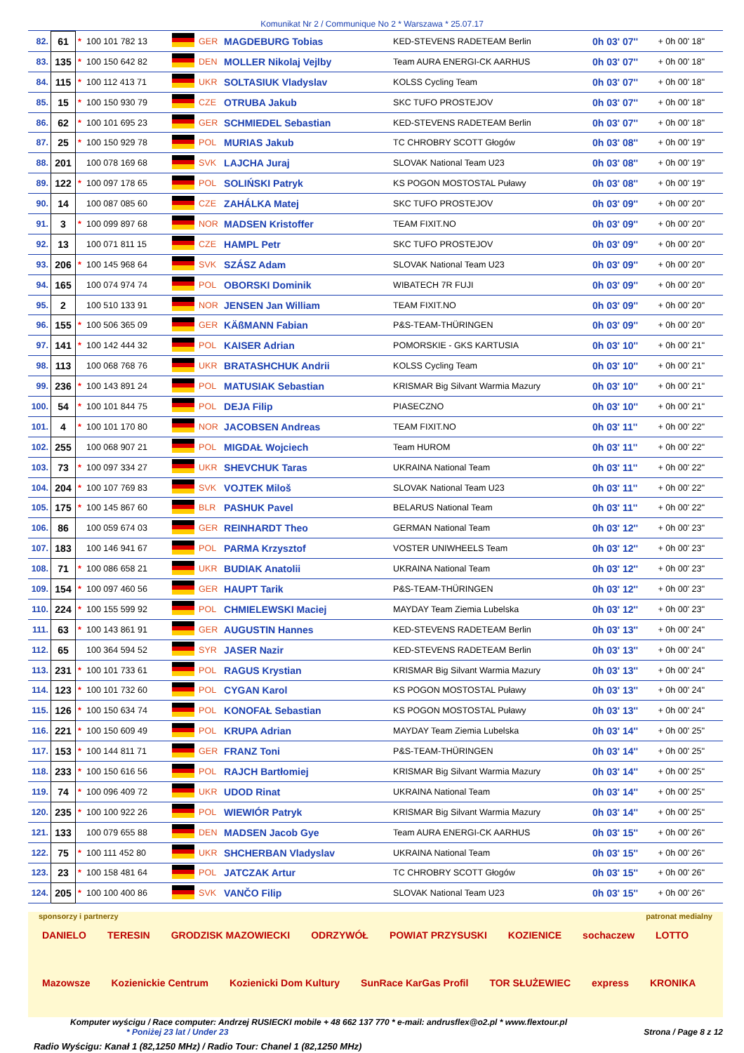Komunikat Nr 2 / Communique No 2 * Warszawa * 25.07.17
| 82. | 61 | * | 100 101 782 13 | | GER | MAGDEBURG Tobias | KED-STEVENS RADETEAM Berlin | 0h 03' 07'' | + 0h 00' 18'' |
| 83. | 135 | * | 100 150 642 82 | | DEN | MOLLER Nikolaj Vejlby | Team AURA ENERGI-CK AARHUS | 0h 03' 07'' | + 0h 00' 18'' |
| 84. | 115 | * | 100 112 413 71 | | UKR | SOLTASIUK Vladyslav | KOLSS Cycling Team | 0h 03' 07'' | + 0h 00' 18'' |
| 85. | 15 | * | 100 150 930 79 | | CZE | OTRUBA Jakub | SKC TUFO PROSTEJOV | 0h 03' 07'' | + 0h 00' 18'' |
| 86. | 62 | * | 100 101 695 23 | | GER | SCHMIEDEL Sebastian | KED-STEVENS RADETEAM Berlin | 0h 03' 07'' | + 0h 00' 18'' |
| 87. | 25 | * | 100 150 929 78 | | POL | MURIAS Jakub | TC CHROBRY SCOTT Głogów | 0h 03' 08'' | + 0h 00' 19'' |
| 88. | 201 | | 100 078 169 68 | | SVK | LAJCHA Juraj | SLOVAK National Team U23 | 0h 03' 08'' | + 0h 00' 19'' |
| 89. | 122 | * | 100 097 178 65 | | POL | SOLIŃSKI Patryk | KS POGON MOSTOSTAL Puławy | 0h 03' 08'' | + 0h 00' 19'' |
| 90. | 14 | | 100 087 085 60 | | CZE | ZAHÁLKA Matej | SKC TUFO PROSTEJOV | 0h 03' 09'' | + 0h 00' 20'' |
| 91. | 3 | * | 100 099 897 68 | | NOR | MADSEN Kristoffer | TEAM FIXIT.NO | 0h 03' 09'' | + 0h 00' 20'' |
| 92. | 13 | | 100 071 811 15 | | CZE | HAMPL Petr | SKC TUFO PROSTEJOV | 0h 03' 09'' | + 0h 00' 20'' |
| 93. | 206 | * | 100 145 968 64 | | SVK | SZÁSZ Adam | SLOVAK National Team U23 | 0h 03' 09'' | + 0h 00' 20'' |
| 94. | 165 | | 100 074 974 74 | | POL | OBORSKI Dominik | WIBATECH 7R FUJI | 0h 03' 09'' | + 0h 00' 20'' |
| 95. | 2 | | 100 510 133 91 | | NOR | JENSEN Jan William | TEAM FIXIT.NO | 0h 03' 09'' | + 0h 00' 20'' |
| 96. | 155 | * | 100 506 365 09 | | GER | KÄßMANN Fabian | P&S-TEAM-THÜRINGEN | 0h 03' 09'' | + 0h 00' 20'' |
| 97. | 141 | * | 100 142 444 32 | | POL | KAISER Adrian | POMORSKIE - GKS KARTUSIA | 0h 03' 10'' | + 0h 00' 21'' |
| 98. | 113 | | 100 068 768 76 | | UKR | BRATASHCHUK Andrii | KOLSS Cycling Team | 0h 03' 10'' | + 0h 00' 21'' |
| 99. | 236 | * | 100 143 891 24 | | POL | MATUSIAK Sebastian | KRISMAR Big Silvant Warmia Mazury | 0h 03' 10'' | + 0h 00' 21'' |
| 100. | 54 | * | 100 101 844 75 | | POL | DEJA Filip | PIASECZNO | 0h 03' 10'' | + 0h 00' 21'' |
| 101. | 4 | * | 100 101 170 80 | | NOR | JACOBSEN Andreas | TEAM FIXIT.NO | 0h 03' 11'' | + 0h 00' 22'' |
| 102. | 255 | | 100 068 907 21 | | POL | MIGDAŁ Wojciech | Team HUROM | 0h 03' 11'' | + 0h 00' 22'' |
| 103. | 73 | * | 100 097 334 27 | | UKR | SHEVCHUK Taras | UKRAINA National Team | 0h 03' 11'' | + 0h 00' 22'' |
| 104. | 204 | * | 100 107 769 83 | | SVK | VOJTEK Miloš | SLOVAK National Team U23 | 0h 03' 11'' | + 0h 00' 22'' |
| 105. | 175 | * | 100 145 867 60 | | BLR | PASHUK Pavel | BELARUS National Team | 0h 03' 11'' | + 0h 00' 22'' |
| 106. | 86 | | 100 059 674 03 | | GER | REINHARDT Theo | GERMAN National Team | 0h 03' 12'' | + 0h 00' 23'' |
| 107. | 183 | | 100 146 941 67 | | POL | PARMA Krzysztof | VOSTER UNIWHEELS Team | 0h 03' 12'' | + 0h 00' 23'' |
| 108. | 71 | * | 100 086 658 21 | | UKR | BUDIAK Anatolii | UKRAINA National Team | 0h 03' 12'' | + 0h 00' 23'' |
| 109. | 154 | * | 100 097 460 56 | | GER | HAUPT Tarik | P&S-TEAM-THÜRINGEN | 0h 03' 12'' | + 0h 00' 23'' |
| 110. | 224 | * | 100 155 599 92 | | POL | CHMIELEWSKI Maciej | MAYDAY Team Ziemia Lubelska | 0h 03' 12'' | + 0h 00' 23'' |
| 111. | 63 | * | 100 143 861 91 | | GER | AUGUSTIN Hannes | KED-STEVENS RADETEAM Berlin | 0h 03' 13'' | + 0h 00' 24'' |
| 112. | 65 | | 100 364 594 52 | | SYR | JASER Nazir | KED-STEVENS RADETEAM Berlin | 0h 03' 13'' | + 0h 00' 24'' |
| 113. | 231 | * | 100 101 733 61 | | POL | RAGUS Krystian | KRISMAR Big Silvant Warmia Mazury | 0h 03' 13'' | + 0h 00' 24'' |
| 114. | 123 | * | 100 101 732 60 | | POL | CYGAN Karol | KS POGON MOSTOSTAL Puławy | 0h 03' 13'' | + 0h 00' 24'' |
| 115. | 126 | * | 100 150 634 74 | | POL | KONOFAŁ Sebastian | KS POGON MOSTOSTAL Puławy | 0h 03' 13'' | + 0h 00' 24'' |
| 116. | 221 | * | 100 150 609 49 | | POL | KRUPA Adrian | MAYDAY Team Ziemia Lubelska | 0h 03' 14'' | + 0h 00' 25'' |
| 117. | 153 | * | 100 144 811 71 | | GER | FRANZ Toni | P&S-TEAM-THÜRINGEN | 0h 03' 14'' | + 0h 00' 25'' |
| 118. | 233 | * | 100 150 616 56 | | POL | RAJCH Bartłomiej | KRISMAR Big Silvant Warmia Mazury | 0h 03' 14'' | + 0h 00' 25'' |
| 119. | 74 | * | 100 096 409 72 | | UKR | UDOD Rinat | UKRAINA National Team | 0h 03' 14'' | + 0h 00' 25'' |
| 120. | 235 | * | 100 100 922 26 | | POL | WIEWIÓR Patryk | KRISMAR Big Silvant Warmia Mazury | 0h 03' 14'' | + 0h 00' 25'' |
| 121. | 133 | | 100 079 655 88 | | DEN | MADSEN Jacob Gye | Team AURA ENERGI-CK AARHUS | 0h 03' 15'' | + 0h 00' 26'' |
| 122. | 75 | * | 100 111 452 80 | | UKR | SHCHERBAN Vladyslav | UKRAINA National Team | 0h 03' 15'' | + 0h 00' 26'' |
| 123. | 23 | * | 100 158 481 64 | | POL | JATCZAK Artur | TC CHROBRY SCOTT Głogów | 0h 03' 15'' | + 0h 00' 26'' |
| 124. | 205 | * | 100 100 400 86 | | SVK | VANČO Filip | SLOVAK National Team U23 | 0h 03' 15'' | + 0h 00' 26'' |
sponsorzy i partnerzy patronat medialny
DANIELO TERESIN GRODZISK MAZOWIECKI ODRZYWÓŁ POWIAT PRZYSUSKI KOZIENICE sochaczew LOTTO Mazowsze Kozienickie Centrum Kozienicki Dom Kultury SunRace KarGas Profil TOR SŁUŻEWIEC express KRONIKA
Komputer wyścigu / Race computer: Andrzej RUSIECKI mobile + 48 662 137 770 * e-mail: andrusflex@o2.pl * www.flextour.pl
* Poniżej 23 lat / Under 23 Strona / Page 8 z 12
Radio Wyścigu: Kanał 1 (82,1250 MHz) / Radio Tour: Chanel 1 (82,1250 MHz)